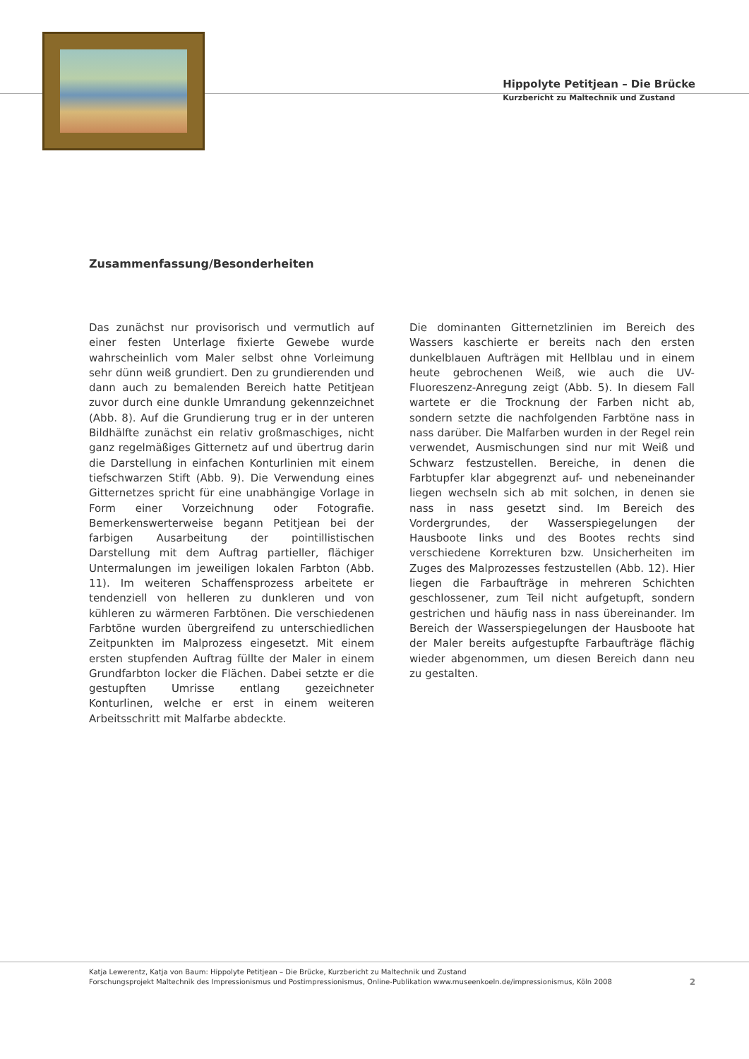Hippolyte Petitjean – Die Brücke
Kurzbericht zu Maltechnik und Zustand
Zusammenfassung/Besonderheiten
Das zunächst nur provisorisch und vermutlich auf einer festen Unterlage fixierte Gewebe wurde wahrscheinlich vom Maler selbst ohne Vorleimung sehr dünn weiß grundiert. Den zu grundierenden und dann auch zu bemalenden Bereich hatte Petitjean zuvor durch eine dunkle Umrandung gekennzeichnet (Abb. 8). Auf die Grundierung trug er in der unteren Bildhälfte zunächst ein relativ großmaschiges, nicht ganz regelmäßiges Gitternetz auf und übertrug darin die Darstellung in einfachen Konturlinien mit einem tiefschwarzen Stift (Abb. 9). Die Verwendung eines Gitternetzes spricht für eine unabhängige Vorlage in Form einer Vorzeichnung oder Fotografie. Bemerkenswerterweise begann Petitjean bei der farbigen Ausarbeitung der pointillistischen Darstellung mit dem Auftrag partieller, flächiger Untermalungen im jeweiligen lokalen Farbton (Abb. 11). Im weiteren Schaffensprozess arbeitete er tendenziell von helleren zu dunkleren und von kühleren zu wärmeren Farbtönen. Die verschiedenen Farbtöne wurden übergreifend zu unterschiedlichen Zeitpunkten im Malprozess eingesetzt. Mit einem ersten stupfenden Auftrag füllte der Maler in einem Grundfarbton locker die Flächen. Dabei setzte er die gestupften Umrisse entlang gezeichneter Konturlinen, welche er erst in einem weiteren Arbeitsschritt mit Malfarbe abdeckte.
Die dominanten Gitternetzlinien im Bereich des Wassers kaschierte er bereits nach den ersten dunkelblauen Aufträgen mit Hellblau und in einem heute gebrochenen Weiß, wie auch die UV-Fluoreszenz-Anregung zeigt (Abb. 5). In diesem Fall wartete er die Trocknung der Farben nicht ab, sondern setzte die nachfolgenden Farbtöne nass in nass darüber. Die Malfarben wurden in der Regel rein verwendet, Ausmischungen sind nur mit Weiß und Schwarz festzustellen. Bereiche, in denen die Farbtupfer klar abgegrenzt auf- und nebeneinander liegen wechseln sich ab mit solchen, in denen sie nass in nass gesetzt sind. Im Bereich des Vordergrundes, der Wasserspiegelungen der Hausboote links und des Bootes rechts sind verschiedene Korrekturen bzw. Unsicherheiten im Zuges des Malprozesses festzustellen (Abb. 12). Hier liegen die Farbaufträge in mehreren Schichten geschlossener, zum Teil nicht aufgetupft, sondern gestrichen und häufig nass in nass übereinander. Im Bereich der Wasserspiegelungen der Hausboote hat der Maler bereits aufgestupfte Farbaufträge flächig wieder abgenommen, um diesen Bereich dann neu zu gestalten.
Katja Lewerentz, Katja von Baum: Hippolyte Petitjean – Die Brücke, Kurzbericht zu Maltechnik und Zustand
Forschungsprojekt Maltechnik des Impressionismus und Postimpressionismus, Online-Publikation www.museenkoeln.de/impressionismus, Köln 2008
2